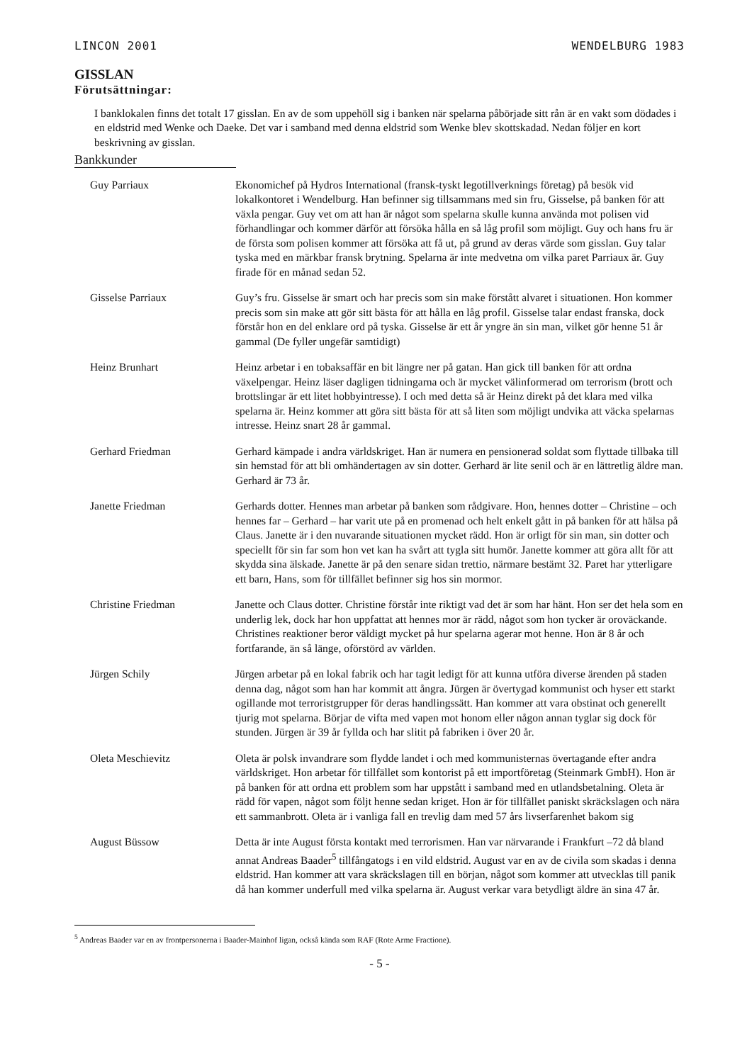LINCON 2001 WENDELBURG 1983
GISSLAN
Förutsättningar:
I banklokalen finns det totalt 17 gisslan. En av de som uppehöll sig i banken när spelarna påbörjade sitt rån är en vakt som dödades i en eldstrid med Wenke och Daeke. Det var i samband med denna eldstrid som Wenke blev skottskadad. Nedan följer en kort beskrivning av gisslan.
Bankkunder
Guy Parriaux Ekonomichef på Hydros International (fransk-tyskt legotillverknings företag) på besök vid lokalkontoret i Wendelburg. Han befinner sig tillsammans med sin fru, Gisselse, på banken för att växla pengar. Guy vet om att han är något som spelarna skulle kunna använda mot polisen vid förhandlingar och kommer därför att försöka hålla en så låg profil som möjligt. Guy och hans fru är de första som polisen kommer att försöka att få ut, på grund av deras värde som gisslan. Guy talar tyska med en märkbar fransk brytning. Spelarna är inte medvetna om vilka paret Parriaux är. Guy firade för en månad sedan 52.
Gisselse Parriaux Guy’s fru. Gisselse är smart och har precis som sin make förstått alvaret i situationen. Hon kommer precis som sin make att gör sitt bästa för att hålla en låg profil. Gisselse talar endast franska, dock förstår hon en del enklare ord på tyska. Gisselse är ett år yngre än sin man, vilket gör henne 51 år gammal (De fyller ungefär samtidigt)
Heinz Brunhart Heinz arbetar i en tobaksaffär en bit längre ner på gatan. Han gick till banken för att ordna växelpengar. Heinz läser dagligen tidningarna och är mycket välinformerad om terrorism (brott och brottslingar är ett litet hobbyintresse). I och med detta så är Heinz direkt på det klara med vilka spelarna är. Heinz kommer att göra sitt bästa för att så liten som möjligt undvika att väcka spelarnas intresse. Heinz snart 28 år gammal.
Gerhard Friedman Gerhard kämpade i andra världskriget. Han är numera en pensionerad soldat som flyttade tillbaka till sin hemstad för att bli omhändertagen av sin dotter. Gerhard är lite senil och är en lättretlig äldre man. Gerhard är 73 år.
Janette Friedman Gerhards dotter. Hennes man arbetar på banken som rådgivare. Hon, hennes dotter – Christine – och hennes far – Gerhard – har varit ute på en promenad och helt enkelt gått in på banken för att hälsa på Claus. Janette är i den nuvarande situationen mycket rädd. Hon är orligt för sin man, sin dotter och speciellt för sin far som hon vet kan ha svårt att tygla sitt humör. Janette kommer att göra allt för att skydda sina älskade. Janette är på den senare sidan trettio, närmare bestämt 32. Paret har ytterligare ett barn, Hans, som för tillfället befinner sig hos sin mormor.
Christine Friedman Janette och Claus dotter. Christine förstår inte riktigt vad det är som har hänt. Hon ser det hela som en underlig lek, dock har hon uppfattat att hennes mor är rädd, något som hon tycker är oroväckande. Christines reaktioner beror väldigt mycket på hur spelarna agerar mot henne. Hon är 8 år och fortfarande, än så länge, oförstörd av världen.
Jürgen Schily Jürgen arbetar på en lokal fabrik och har tagit ledigt för att kunna utföra diverse ärenden på staden denna dag, något som han har kommit att ångra. Jürgen är övertygad kommunist och hyser ett starkt ogillande mot terroristgrupper för deras handlingssätt. Han kommer att vara obstinat och generellt tjurig mot spelarna. Börjar de vifta med vapen mot honom eller någon annan tyglar sig dock för stunden. Jürgen är 39 år fyllda och har slitit på fabriken i över 20 år.
Oleta Meschievitz Oleta är polsk invandrare som flydde landet i och med kommunisternas övertagande efter andra världskriget. Hon arbetar för tillfället som kontorist på ett importföretag (Steinmark GmbH). Hon är på banken för att ordna ett problem som har uppstått i samband med en utlandsbetalning. Oleta är rädd för vapen, något som följt henne sedan kriget. Hon är för tillfället paniskt skräckslagen och nära ett sammanbrott. Oleta är i vanliga fall en trevlig dam med 57 års livserfarenhet bakom sig
August Büssow Detta är inte August första kontakt med terrorismen. Han var närvarande i Frankfurt –72 då bland annat Andreas Baader<sup>5</sup> tillfångatogs i en vild eldstrid. August var en av de civila som skadas i denna eldstrid. Han kommer att vara skräckslagen till en början, något som kommer att utvecklas till panik då han kommer underfull med vilka spelarna är. August verkar vara betydligt äldre än sina 47 år.
<sup>5</sup> Andreas Baader var en av frontpersonerna i Baader-Mainhof ligan, också kända som RAF (Rote Arme Fractione).
- 5 -